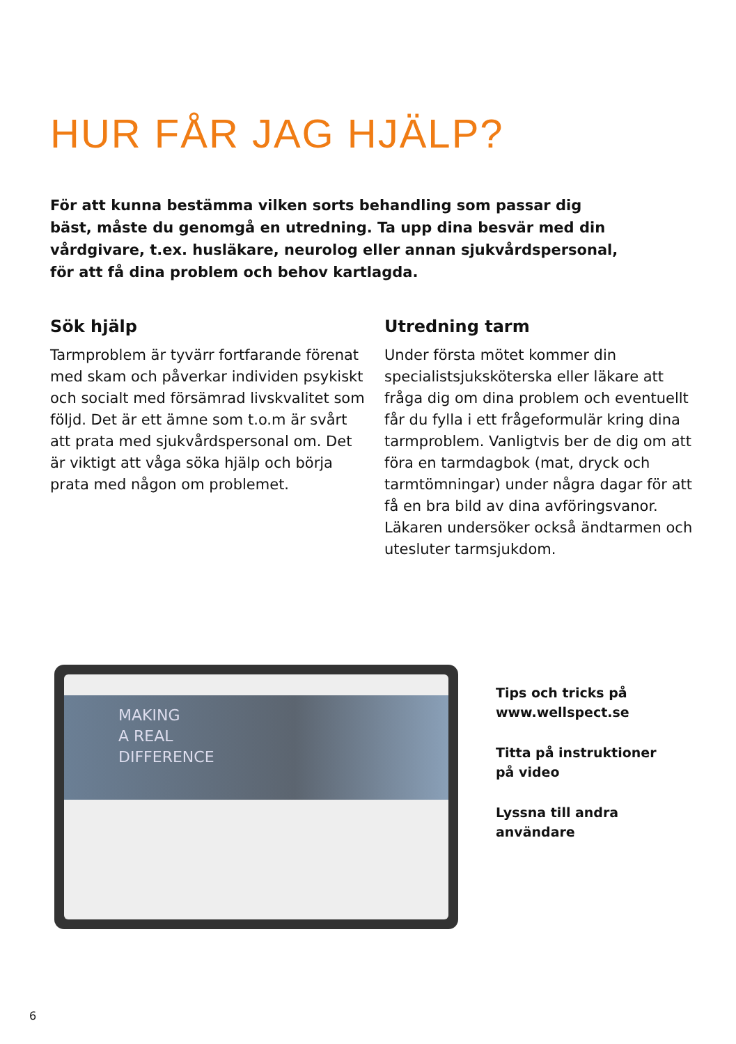HUR FÅR JAG HJÄLP?
För att kunna bestämma vilken sorts behandling som passar dig bäst, måste du genomgå en utredning. Ta upp dina besvär med din vårdgivare, t.ex. husläkare, neurolog eller annan sjukvårdspersonal, för att få dina problem och behov kartlagda.
Sök hjälp
Tarmproblem är tyvärr fortfarande förenat med skam och påverkar individen psykiskt och socialt med försämrad livskvalitet som följd. Det är ett ämne som t.o.m är svårt att prata med sjukvårdspersonal om. Det är viktigt att våga söka hjälp och börja prata med någon om problemet.
Utredning tarm
Under första mötet kommer din specialistsjuksköterska eller läkare att fråga dig om dina problem och eventuellt får du fylla i ett frågeformulär kring dina tarmproblem. Vanligtvis ber de dig om att föra en tarmdagbok (mat, dryck och tarmtömningar) under några dagar för att få en bra bild av dina avföringsvanor. Läkaren undersöker också ändtarmen och utesluter tarmsjukdom.
MAKING
A REAL
DIFFERENCE
Tips och tricks på
www.wellspect.se
Titta på instruktioner
på video
Lyssna till andra
användare
6